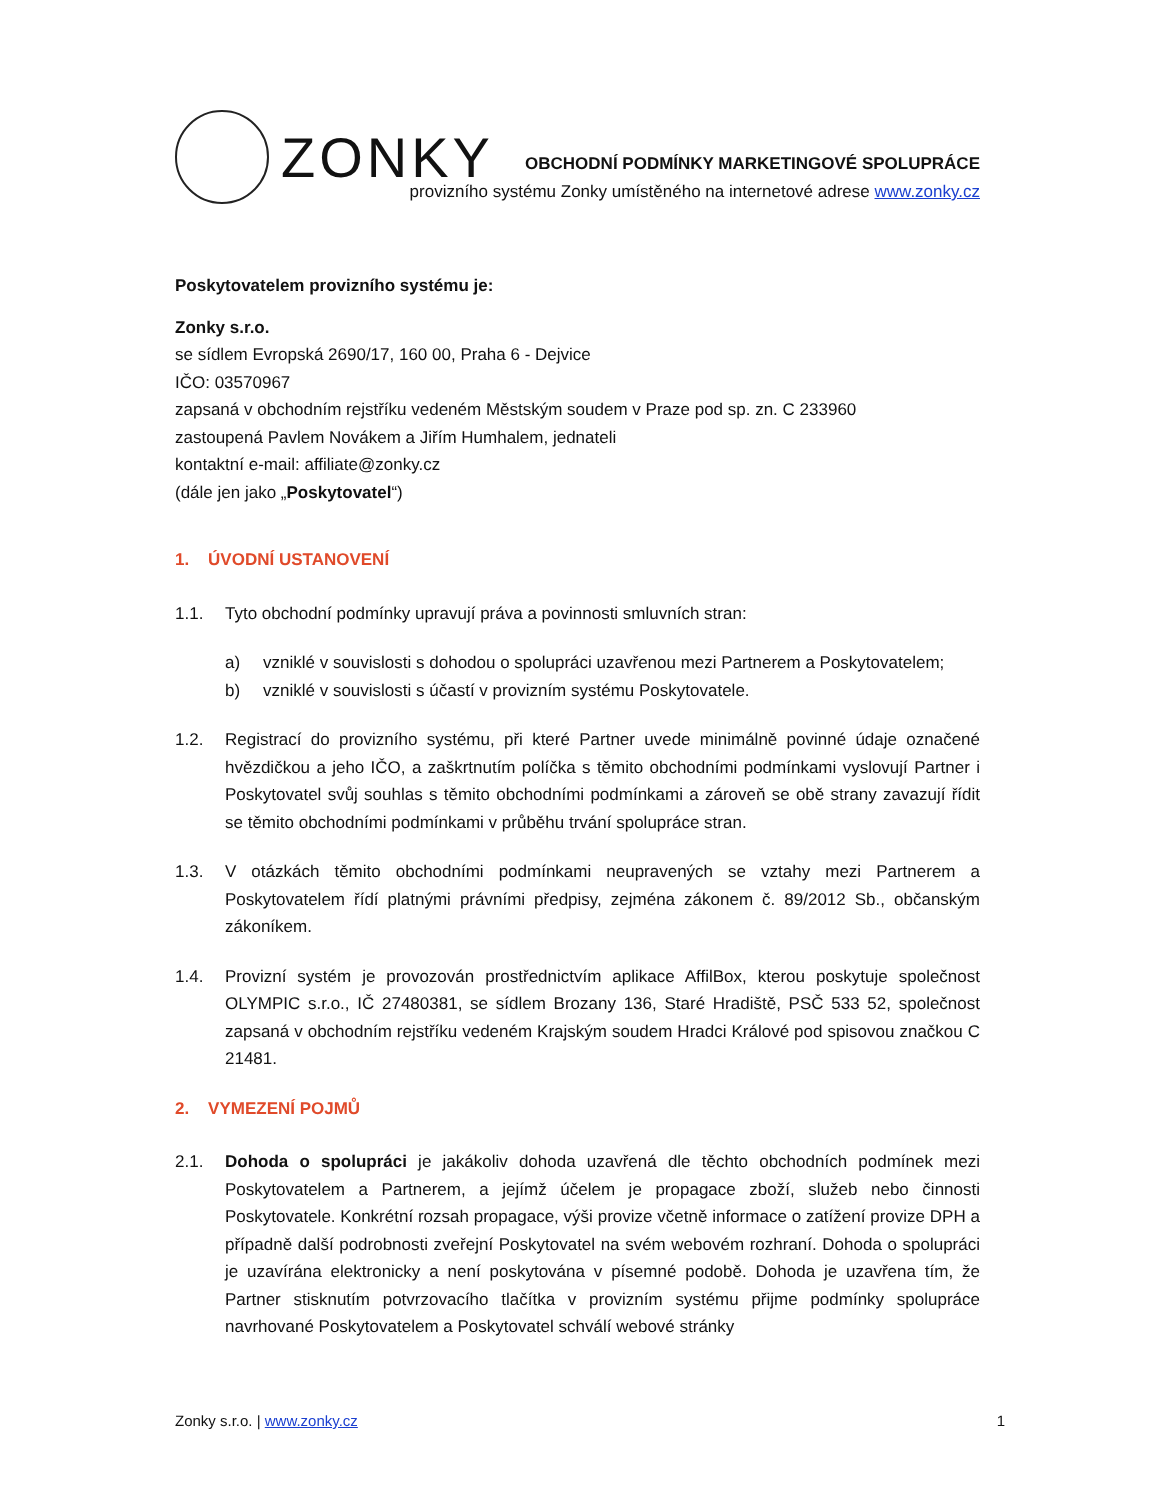ZONKY
OBCHODNÍ PODMÍNKY MARKETINGOVÉ SPOLUPRÁCE
provizního systému Zonky umístěného na internetové adrese www.zonky.cz
Poskytovatelem provizního systému je:
Zonky s.r.o.
se sídlem Evropská 2690/17, 160 00, Praha 6 - Dejvice
IČO: 03570967
zapsaná v obchodním rejstříku vedeném Městským soudem v Praze pod sp. zn. C 233960
zastoupená Pavlem Novákem a Jiřím Humhalem, jednateli
kontaktní e-mail: affiliate@zonky.cz
(dále jen jako „Poskytovatel“)
1. ÚVODNÍ USTANOVENÍ
1.1. Tyto obchodní podmínky upravují práva a povinnosti smluvních stran:
a) vzniklé v souvislosti s dohodou o spolupráci uzavřenou mezi Partnerem a Poskytovatelem;
b) vzniklé v souvislosti s účastí v provizním systému Poskytovatele.
1.2. Registrací do provizního systému, při které Partner uvede minimálně povinné údaje označené hvězdičkou a jeho IČO, a zaškrtnutím políčka s těmito obchodními podmínkami vyslovují Partner i Poskytovatel svůj souhlas s těmito obchodními podmínkami a zároveň se obě strany zavazují řídit se těmito obchodními podmínkami v průběhu trvání spolupráce stran.
1.3. V otázkách těmito obchodními podmínkami neupravených se vztahy mezi Partnerem a Poskytovatelem řídí platnými právními předpisy, zejména zákonem č. 89/2012 Sb., občanským zákoníkem.
1.4. Provizní systém je provozován prostřednictvím aplikace AffilBox, kterou poskytuje společnost OLYMPIC s.r.o., IČ 27480381, se sídlem Brozany 136, Staré Hradiště, PSČ 533 52, společnost zapsaná v obchodním rejstříku vedeném Krajským soudem Hradci Králové pod spisovou značkou C 21481.
2. VYMEZENÍ POJMŮ
2.1. Dohoda o spolupráci je jakákoliv dohoda uzavřená dle těchto obchodních podmínek mezi Poskytovatelem a Partnerem, a jejímž účelem je propagace zboží, služeb nebo činnosti Poskytovatele. Konkrétní rozsah propagace, výši provize včetně informace o zatížení provize DPH a případně další podrobnosti zveřejní Poskytovatel na svém webovém rozhraní. Dohoda o spolupráci je uzavírána elektronicky a není poskytována v písemné podobě. Dohoda je uzavřena tím, že Partner stisknutím potvrzovacího tlačítka v provizním systému přijme podmínky spolupráce navrhované Poskytovatelem a Poskytovatel schválí webové stránky
Zonky s.r.o. | www.zonky.cz 1